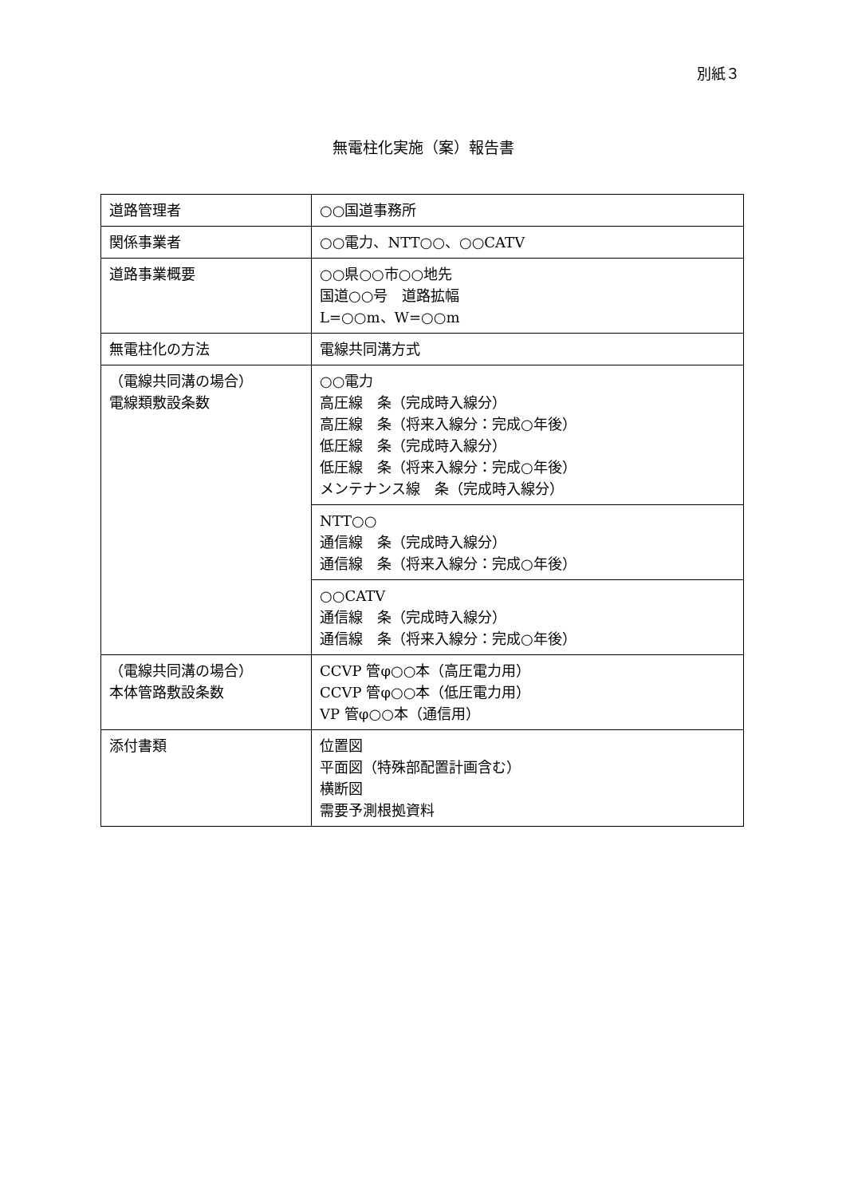別紙３
無電柱化実施（案）報告書
| 道路管理者 | ○○国道事務所 |
| 関係事業者 | ○○電力、NTT○○、○○CATV |
| 道路事業概要 | ○○県○○市○○地先 国道○○号 道路拡幅 L=○○m、W=○○m |
| 無電柱化の方法 | 電線共同溝方式 |
| （電線共同溝の場合） 電線類敷設条数 | ○○電力 高圧線 条（完成時入線分） 高圧線 条（将来入線分：完成○年後） 低圧線 条（完成時入線分） 低圧線 条（将来入線分：完成○年後） メンテナンス線 条（完成時入線分） |
| | NTT○○ 通信線 条（完成時入線分） 通信線 条（将来入線分：完成○年後） |
| | ○○CATV 通信線 条（完成時入線分） 通信線 条（将来入線分：完成○年後） |
| （電線共同溝の場合） 本体管路敷設条数 | CCVP 管φ○○本（高圧電力用） CCVP 管φ○○本（低圧電力用） VP 管φ○○本（通信用） |
| 添付書類 | 位置図 平面図（特殊部配置計画含む） 横断図 需要予測根拠資料 |